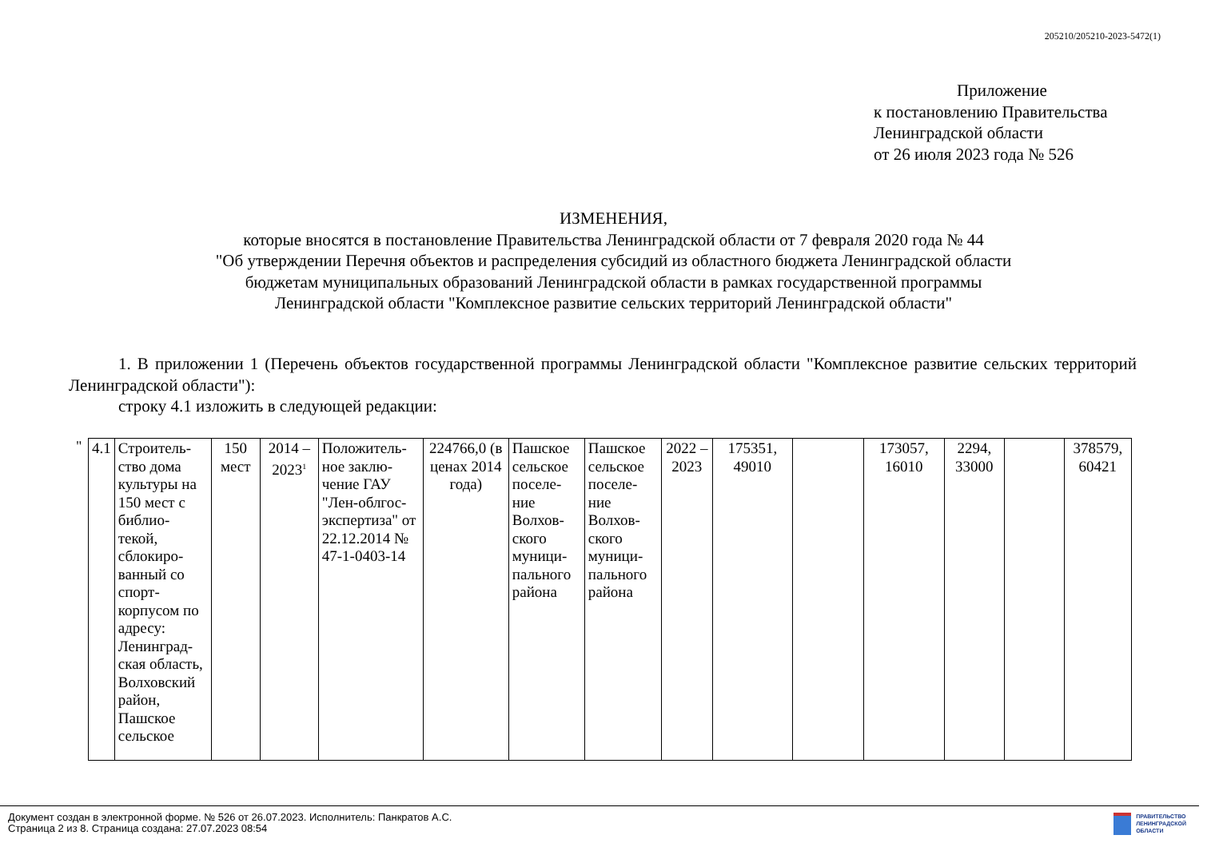205210/205210-2023-5472(1)
Приложение
к постановлению Правительства
Ленинградской области
от 26 июля 2023 года № 526
ИЗМЕНЕНИЯ,
которые вносятся в постановление Правительства Ленинградской области от 7 февраля 2020 года № 44
"Об утверждении Перечня объектов и распределения субсидий из областного бюджета Ленинградской области
бюджетам муниципальных образований Ленинградской области в рамках государственной программы
Ленинградской области "Комплексное развитие сельских территорий Ленинградской области"
1. В приложении 1 (Перечень объектов государственной программы Ленинградской области "Комплексное развитие сельских территорий Ленинградской области"):
строку 4.1 изложить в следующей редакции:
"
| 4.1 | Строитель-ство дома культуры на 150 мест с библио-текой, сблокиро-ванный со спорт-корпусом по адресу: Ленинград-ская область, Волховский район, Пашское сельское | 150 мест | 2014 – 2023<sup>1</sup> | Положитель-ное заклю-чение ГАУ "Лен-облгос-экспертиза" от 22.12.2014 № 47-1-0403-14 | 224766,0 (в ценах 2014 года) | Пашское сельское поселе-ние Волхов-ского муници-пального района | Пашское сельское поселе-ние Волхов-ского муници-пального района | 2022 – 2023 | 175351, 49010 | | 173057, 16010 | 2294, 33000 | | 378579, 60421 |
Документ создан в электронной форме. № 526 от 26.07.2023. Исполнитель: Панкратов А.С.
Страница 2 из 8. Страница создана: 27.07.2023 08:54
ПРАВИТЕЛЬСТВО
ЛЕНИНГРАДСКОЙ
ОБЛАСТИ